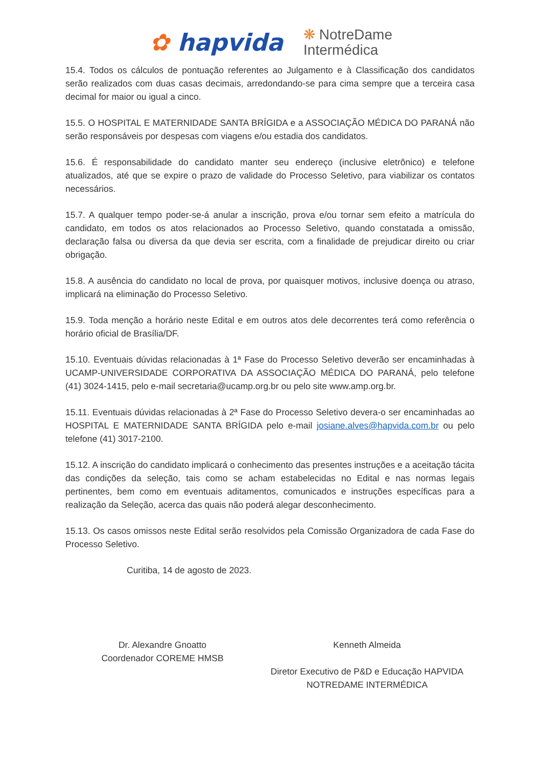✿ hapvida
❋ NotreDame
Intermédica
15.4. Todos os cálculos de pontuação referentes ao Julgamento e à Classificação dos candidatos serão realizados com duas casas decimais, arredondando-se para cima sempre que a terceira casa decimal for maior ou igual a cinco.
15.5. O HOSPITAL E MATERNIDADE SANTA BRÍGIDA e a ASSOCIAÇÃO MÉDICA DO PARANÁ não serão responsáveis por despesas com viagens e/ou estadia dos candidatos.
15.6. É responsabilidade do candidato manter seu endereço (inclusive eletrônico) e telefone atualizados, até que se expire o prazo de validade do Processo Seletivo, para viabilizar os contatos necessários.
15.7. A qualquer tempo poder-se-á anular a inscrição, prova e/ou tornar sem efeito a matrícula do candidato, em todos os atos relacionados ao Processo Seletivo, quando constatada a omissão, declaração falsa ou diversa da que devia ser escrita, com a finalidade de prejudicar direito ou criar obrigação.
15.8. A ausência do candidato no local de prova, por quaisquer motivos, inclusive doença ou atraso, implicará na eliminação do Processo Seletivo.
15.9. Toda menção a horário neste Edital e em outros atos dele decorrentes terá como referência o horário oficial de Brasília/DF.
15.10. Eventuais dúvidas relacionadas à 1ª Fase do Processo Seletivo deverão ser encaminhadas à UCAMP-UNIVERSIDADE CORPORATIVA DA ASSOCIAÇÃO MÉDICA DO PARANÁ, pelo telefone (41) 3024-1415, pelo e-mail secretaria@ucamp.org.br ou pelo site www.amp.org.br.
15.11. Eventuais dúvidas relacionadas à 2ª Fase do Processo Seletivo devera-o ser encaminhadas ao HOSPITAL E MATERNIDADE SANTA BRÍGIDA pelo e-mail josiane.alves@hapvida.com.br ou pelo telefone (41) 3017-2100.
15.12. A inscrição do candidato implicará o conhecimento das presentes instruções e a aceitação tácita das condições da seleção, tais como se acham estabelecidas no Edital e nas normas legais pertinentes, bem como em eventuais aditamentos, comunicados e instruções específicas para a realização da Seleção, acerca das quais não poderá alegar desconhecimento.
15.13. Os casos omissos neste Edital serão resolvidos pela Comissão Organizadora de cada Fase do Processo Seletivo.
Curitiba, 14 de agosto de 2023.
Dr. Alexandre Gnoatto
Coordenador COREME HMSB
Kenneth Almeida
Diretor Executivo de P&D e Educação HAPVIDA
NOTREDAME INTERMÉDICA